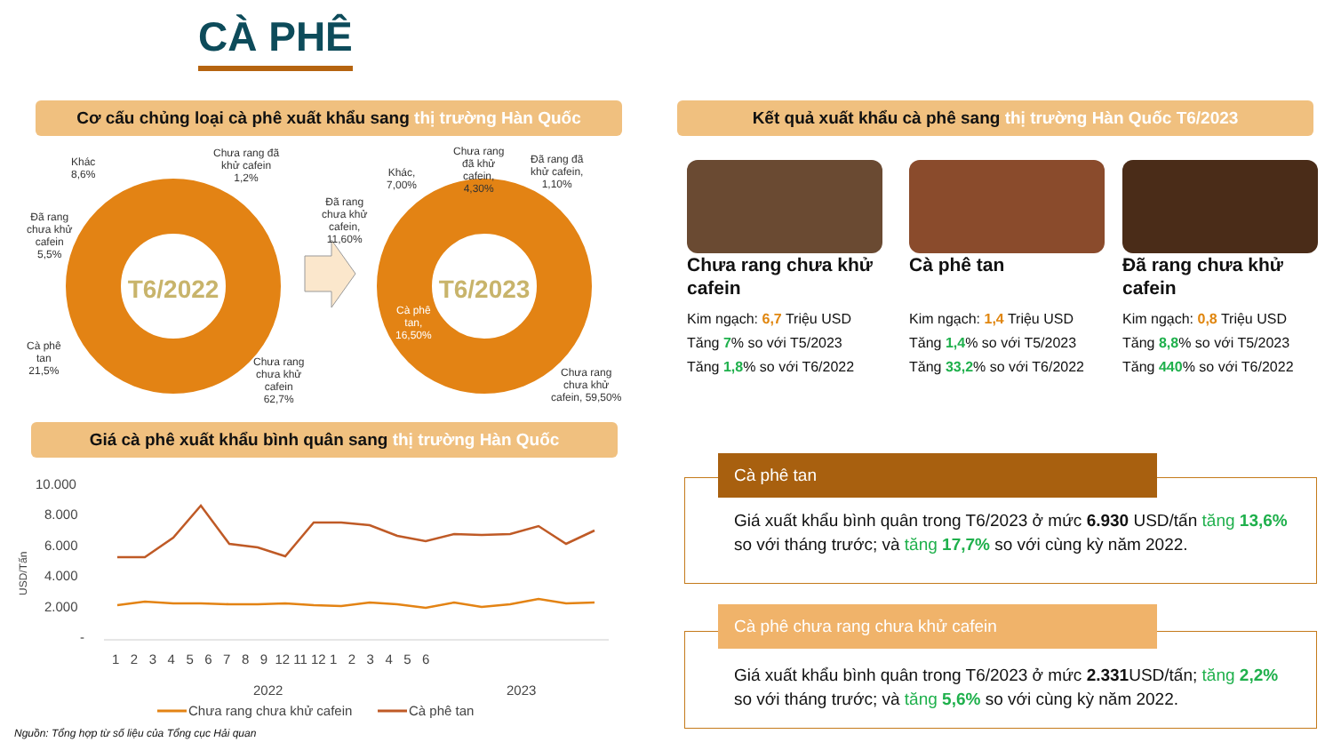CÀ PHÊ
Cơ cấu chủng loại cà phê xuất khẩu sang thị trường Hàn Quốc
Kết quả xuất khẩu cà phê sang thị trường Hàn Quốc T6/2023
T6/2022
T6/2023
Khác
8,6%
Chưa rang đã
khử cafein
1,2%
Đã rang
chưa khử
cafein
5,5%
Cà phê
tan
21,5%
Chưa rang
chưa khử
cafein
62,7%
Khác,
7,00%
Chưa rang
đã khử
cafein,
4,30%
Đã rang đã
khử cafein,
1,10%
Đã rang
chưa khử
cafein,
11,60%
Cà phê
tan,
16,50%
Chưa rang
chưa khử
cafein, 59,50%
Chưa rang chưa khử cafein
Kim ngạch: 6,7 Triệu USD
Tăng 7% so với T5/2023
Tăng 1,8% so với T6/2022
Cà phê tan
Kim ngạch: 1,4 Triệu USD
Tăng 1,4% so với T5/2023
Tăng 33,2% so với T6/2022
Đã rang chưa khử cafein
Kim ngạch: 0,8 Triệu USD
Tăng 8,8% so với T5/2023
Tăng 440% so với T6/2022
Giá cà phê xuất khẩu bình quân sang thị trường Hàn Quốc
10.000
8.000
6.000
4.000
2.000
-
USD/Tấn
1 2 3 4 5 6 7 8 9 12 11 12 1 2 3 4 5 6
2022
2023
Chưa rang chưa khử cafein
Cà phê tan
Nguồn: Tổng hợp từ số liệu của Tổng cục Hải quan
Giá xuất khẩu bình quân trong T6/2023 ở mức 6.930 USD/tấn tăng 13,6% so với tháng trước; và tăng 17,7% so với cùng kỳ năm 2022.
Cà phê tan
Giá xuất khẩu bình quân trong T6/2023 ở mức 2.331 USD/tấn; tăng 2,2% so với tháng trước; và tăng 5,6% so với cùng kỳ năm 2022.
Cà phê chưa rang chưa khử cafein